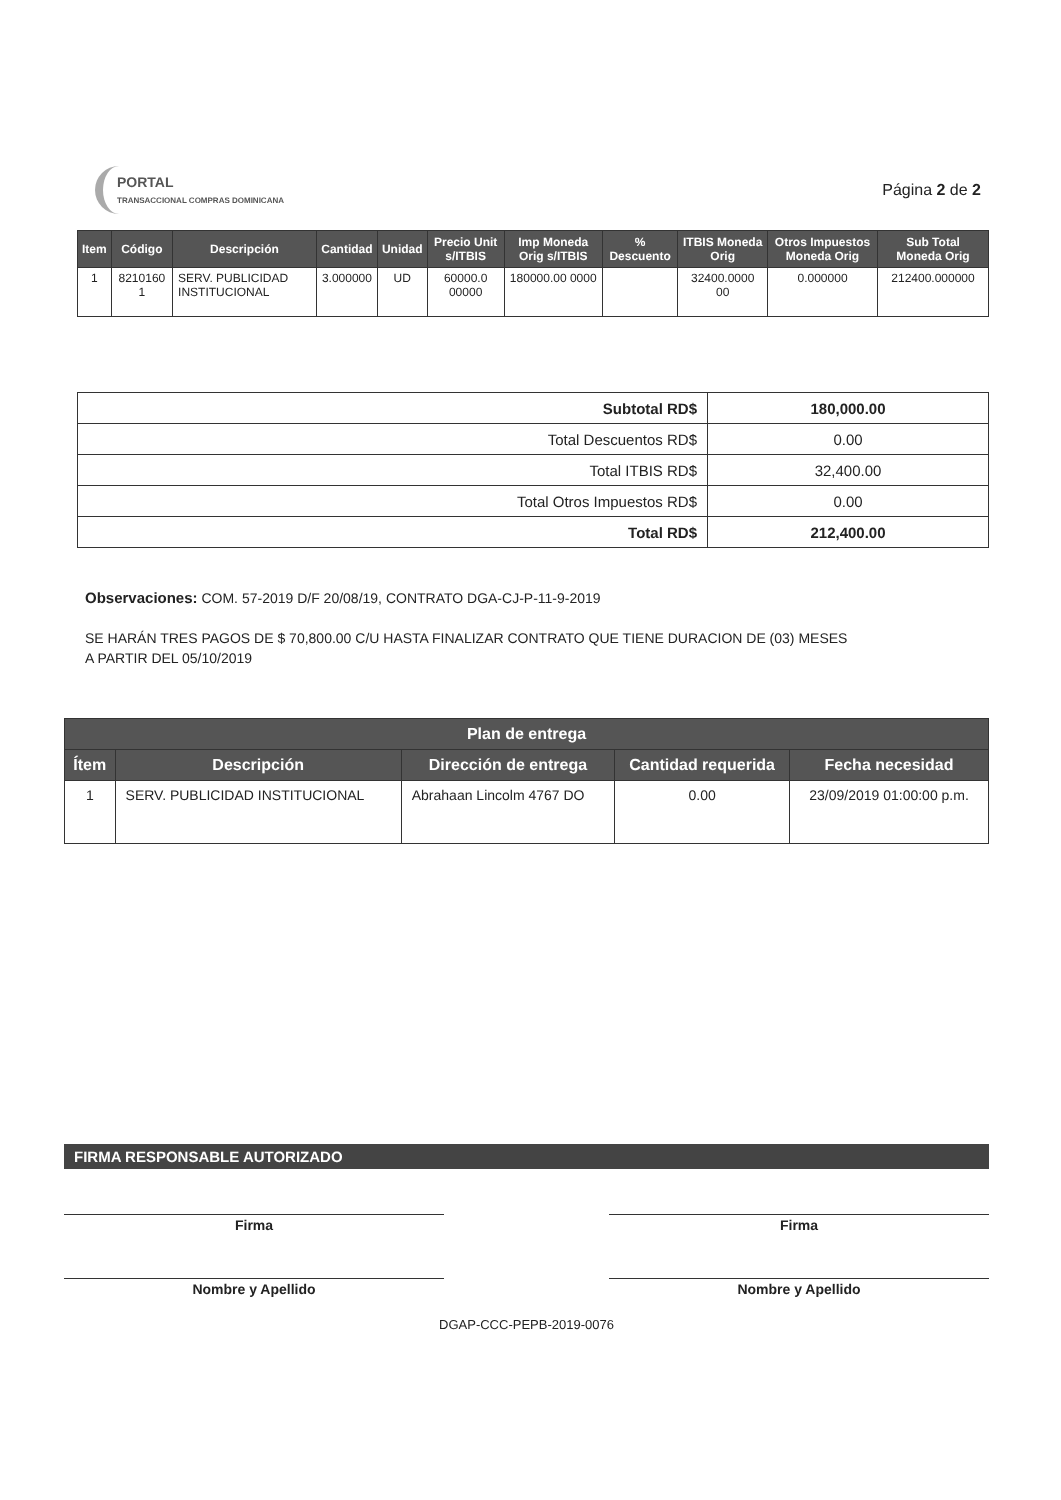PORTAL
TRANSACCIONAL COMPRAS DOMINICANA
Página 2 de 2
| Item | Código | Descripción | Cantidad | Unidad | Precio Unit s/ITBIS | Imp Moneda Orig s/ITBIS | % Descuento | ITBIS Moneda Orig | Otros Impuestos Moneda Orig | Sub Total Moneda Orig |
| --- | --- | --- | --- | --- | --- | --- | --- | --- | --- | --- |
| 1 | 8210160 1 | SERV. PUBLICIDAD INSTITUCIONAL | 3.000000 | UD | 60000.0 00000 | 180000.00 0000 | | 32400.0000 00 | 0.000000 | 212400.000000 |
| Subtotal RD$ | 180,000.00 |
| Total Descuentos RD$ | 0.00 |
| Total ITBIS RD$ | 32,400.00 |
| Total Otros Impuestos RD$ | 0.00 |
| Total RD$ | 212,400.00 |
Observaciones: COM. 57-2019 D/F 20/08/19, CONTRATO DGA-CJ-P-11-9-2019
SE HARÁN TRES PAGOS DE $ 70,800.00 C/U HASTA FINALIZAR CONTRATO QUE TIENE DURACION DE (03) MESES
A PARTIR DEL 05/10/2019
| Plan de entrega | | | | |
| --- | --- | --- | --- | --- |
| Ítem | Descripción | Dirección de entrega | Cantidad requerida | Fecha necesidad |
| 1 | SERV. PUBLICIDAD INSTITUCIONAL | Abrahaan Lincolm 4767 DO | 0.00 | 23/09/2019 01:00:00 p.m. |
FIRMA RESPONSABLE AUTORIZADO
Firma
Nombre y Apellido
Firma
Nombre y Apellido
DGAP-CCC-PEPB-2019-0076